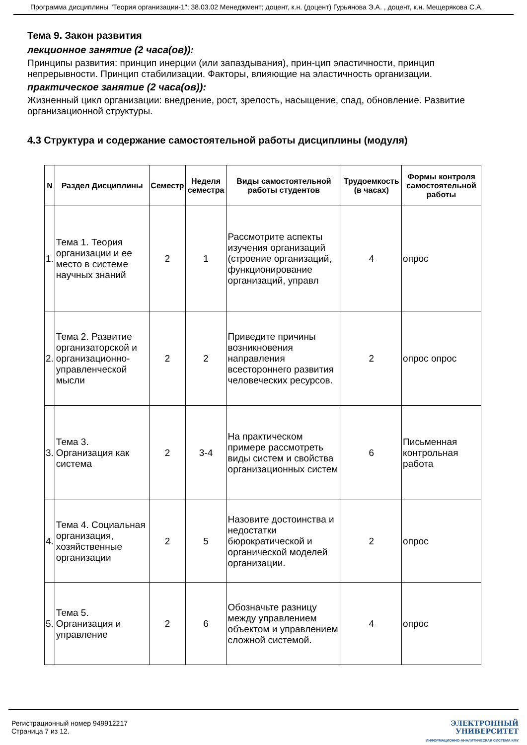Программа дисциплины "Теория организации-1"; 38.03.02 Менеджмент; доцент, к.н. (доцент) Гурьянова Э.А. , доцент, к.н. Мещерякова С.А.
Тема 9. Закон развития
лекционное занятие (2 часа(ов)):
Принципы развития: принцип инерции (или запаздывания), прин-цип эластичности, принцип непрерывности. Принцип стабилизации. Факторы, влияющие на эластичность организации.
практическое занятие (2 часа(ов)):
Жизненный цикл организации: внедрение, рост, зрелость, насыщение, спад, обновление. Развитие организационной структуры.
4.3 Структура и содержание самостоятельной работы дисциплины (модуля)
| N | Раздел Дисциплины | Семестр | Неделя семестра | Виды самостоятельной работы студентов | Трудоемкость (в часах) | Формы контроля самостоятельной работы |
| --- | --- | --- | --- | --- | --- | --- |
| 1. | Тема 1. Теория организации и ее место в системе научных знаний | 2 | 1 | Рассмотрите аспекты изучения организаций (строение организаций, функционирование организаций, управл | 4 | опрос |
| 2. | Тема 2. Развитие организаторской и организационно-управленческой мысли | 2 | 2 | Приведите причины возникновения направления всестороннего развития человеческих ресурсов. | 2 | опрос опрос |
| 3. | Тема 3. Организация как система | 2 | 3-4 | На практическом примере рассмотреть виды систем и свойства организационных систем | 6 | Письменная контрольная работа |
| 4. | Тема 4. Социальная организация, хозяйственные организации | 2 | 5 | Назовите достоинства и недостатки бюрократической и органической моделей организации. | 2 | опрос |
| 5. | Тема 5. Организация и управление | 2 | 6 | Обозначьте разницу между управлением объектом и управлением сложной системой. | 4 | опрос |
Регистрационный номер 949912217
Страница 7 из 12.
ЭЛЕКТРОННЫЙ
УНИВЕРСИТЕТ
ИНФОРМАЦИОННО-АНАЛИТИЧЕСКАЯ СИСТЕМА КФУ